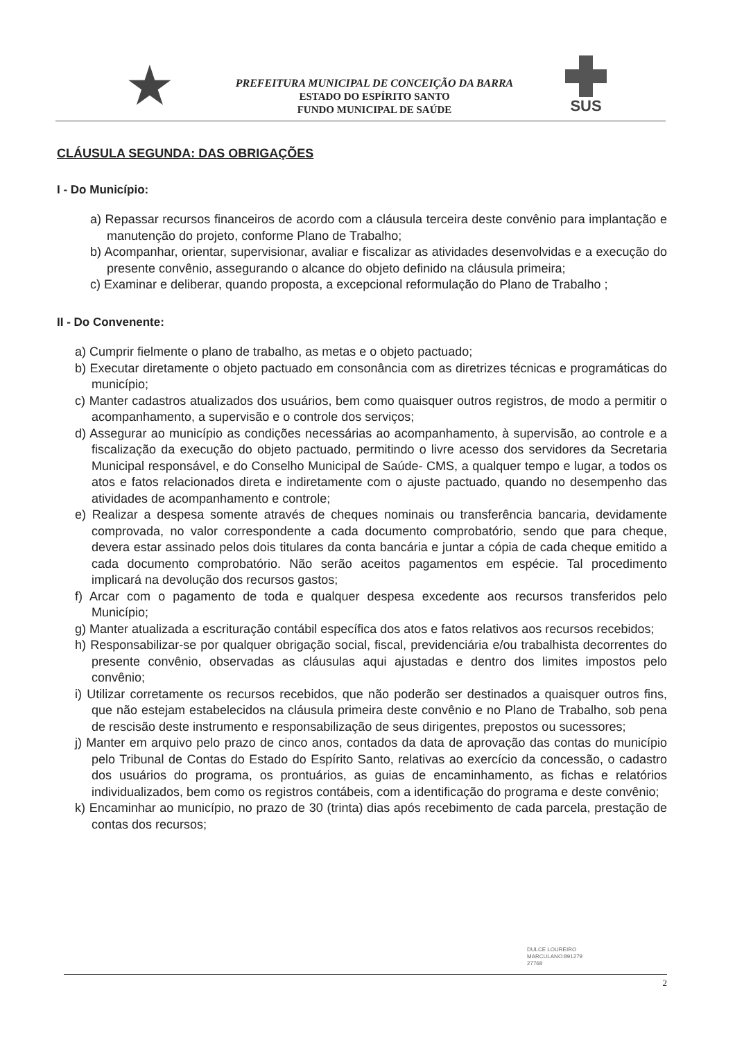★
PREFEITURA MUNICIPAL DE CONCEIÇÃO DA BARRA
ESTADO DO ESPÍRITO SANTO
FUNDO MUNICIPAL DE SAÚDE
SUS
CLÁUSULA SEGUNDA: DAS OBRIGAÇÕES
I - Do Município:
a) Repassar recursos financeiros de acordo com a cláusula terceira deste convênio para implantação e manutenção do projeto, conforme Plano de Trabalho;
b) Acompanhar, orientar, supervisionar, avaliar e fiscalizar as atividades desenvolvidas e a execução do presente convênio, assegurando o alcance do objeto definido na cláusula primeira;
c) Examinar e deliberar, quando proposta, a excepcional reformulação do Plano de Trabalho ;
II - Do Convenente:
a) Cumprir fielmente o plano de trabalho, as metas e o objeto pactuado;
b) Executar diretamente o objeto pactuado em consonância com as diretrizes técnicas e programáticas do município;
c) Manter cadastros atualizados dos usuários, bem como quaisquer outros registros, de modo a permitir o acompanhamento, a supervisão e o controle dos serviços;
d) Assegurar ao município as condições necessárias ao acompanhamento, à supervisão, ao controle e a fiscalização da execução do objeto pactuado, permitindo o livre acesso dos servidores da Secretaria Municipal responsável, e do Conselho Municipal de Saúde- CMS, a qualquer tempo e lugar, a todos os atos e fatos relacionados direta e indiretamente com o ajuste pactuado, quando no desempenho das atividades de acompanhamento e controle;
e) Realizar a despesa somente através de cheques nominais ou transferência bancaria, devidamente comprovada, no valor correspondente a cada documento comprobatório, sendo que para cheque, devera estar assinado pelos dois titulares da conta bancária e juntar a cópia de cada cheque emitido a cada documento comprobatório. Não serão aceitos pagamentos em espécie. Tal procedimento implicará na devolução dos recursos gastos;
f) Arcar com o pagamento de toda e qualquer despesa excedente aos recursos transferidos pelo Município;
g) Manter atualizada a escrituração contábil específica dos atos e fatos relativos aos recursos recebidos;
h) Responsabilizar-se por qualquer obrigação social, fiscal, previdenciária e/ou trabalhista decorrentes do presente convênio, observadas as cláusulas aqui ajustadas e dentro dos limites impostos pelo convênio;
i) Utilizar corretamente os recursos recebidos, que não poderão ser destinados a quaisquer outros fins, que não estejam estabelecidos na cláusula primeira deste convênio e no Plano de Trabalho, sob pena de rescisão deste instrumento e responsabilização de seus dirigentes, prepostos ou sucessores;
j) Manter em arquivo pelo prazo de cinco anos, contados da data de aprovação das contas do município pelo Tribunal de Contas do Estado do Espírito Santo, relativas ao exercício da concessão, o cadastro dos usuários do programa, os prontuários, as guias de encaminhamento, as fichas e relatórios individualizados, bem como os registros contábeis, com a identificação do programa e deste convênio;
k) Encaminhar ao município, no prazo de 30 (trinta) dias após recebimento de cada parcela, prestação de contas dos recursos;
DULCE LOUREIRO
MARCULANO:891279
27768
2